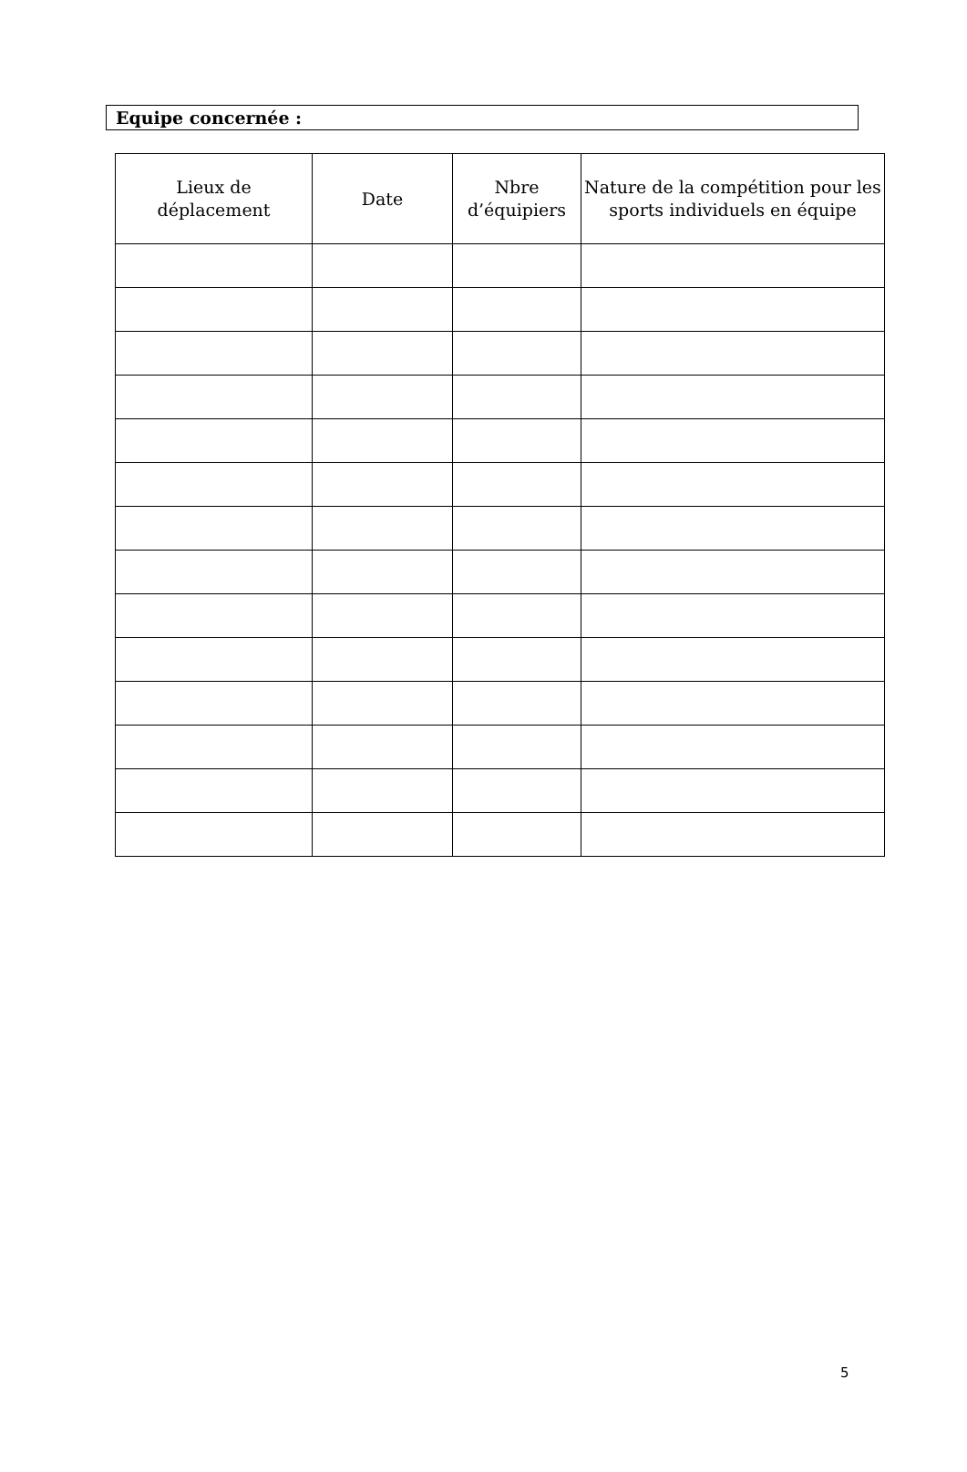Equipe concernée :
| Lieux de déplacement | Date | Nbre d’équipiers | Nature de la compétition pour les sports individuels en équipe |
| --- | --- | --- | --- |
5